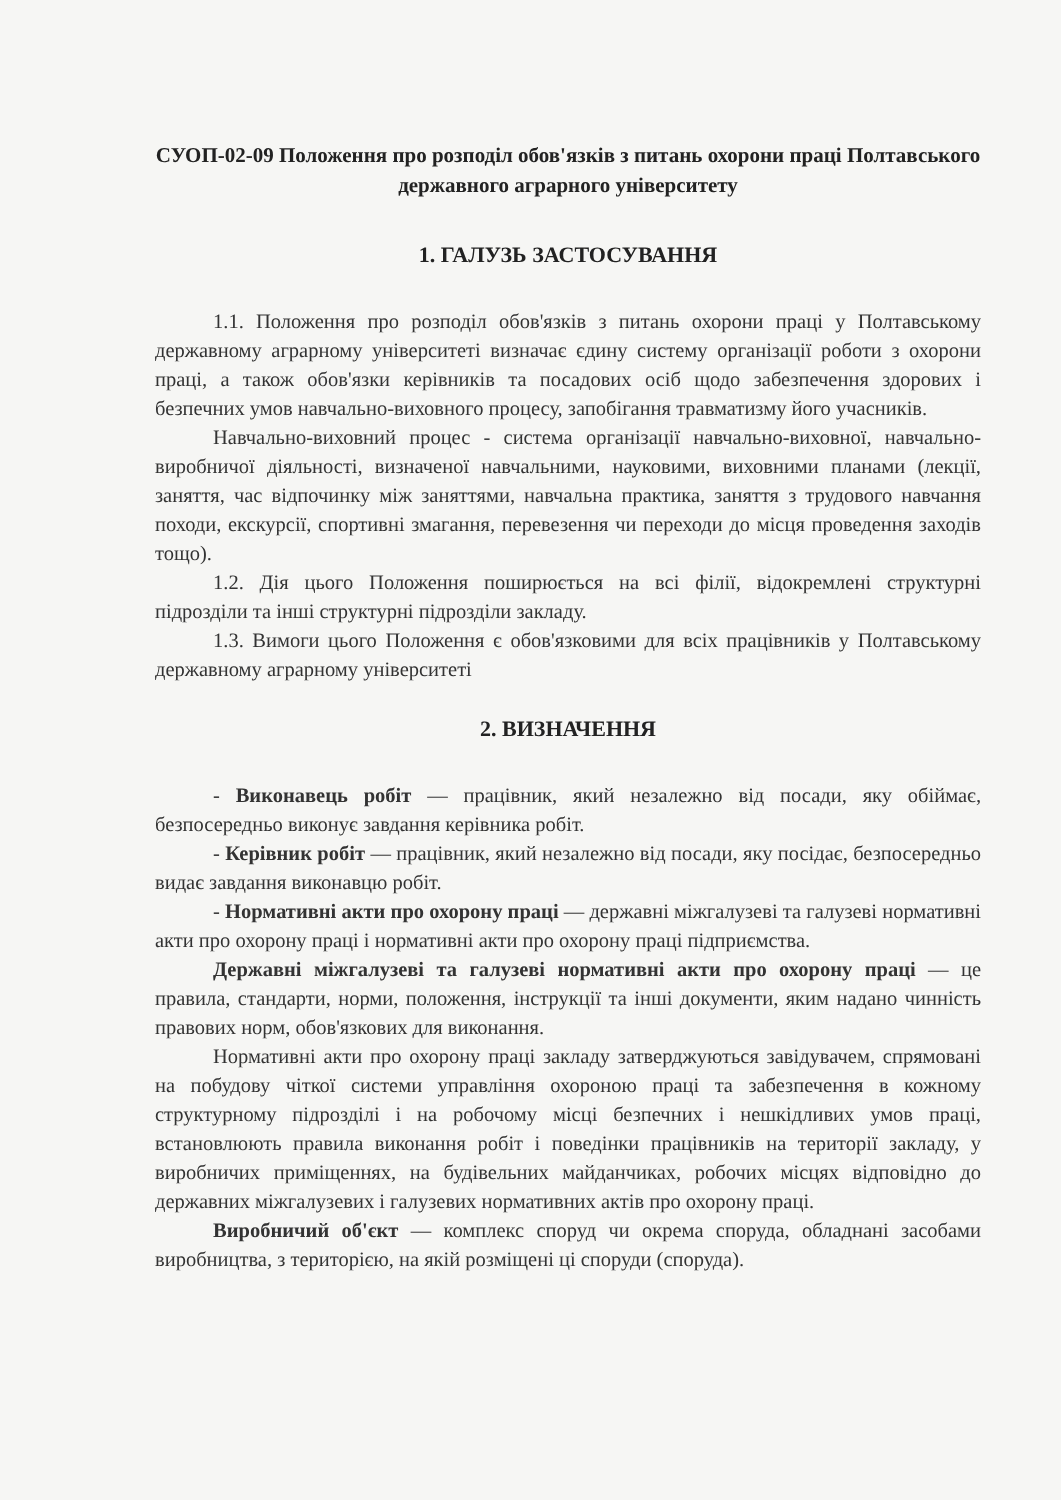СУОП-02-09 Положення про розподіл обов'язків з питань охорони праці Полтавського державного аграрного університету
1. ГАЛУЗЬ ЗАСТОСУВАННЯ
1.1. Положення про розподіл обов'язків з питань охорони праці у Полтавському державному аграрному університеті визначає єдину систему організації роботи з охорони праці, а також обов'язки керівників та посадових осіб щодо забезпечення здорових і безпечних умов навчально-виховного процесу, запобігання травматизму його учасників.
Навчально-виховний процес - система організації навчально-виховної, навчально-виробничої діяльності, визначеної навчальними, науковими, виховними планами (лекції, заняття, час відпочинку між заняттями, навчальна практика, заняття з трудового навчання походи, екскурсії, спортивні змагання, перевезення чи переходи до місця проведення заходів тощо).
1.2. Дія цього Положення поширюється на всі філії, відокремлені структурні підрозділи та інші структурні підрозділи закладу.
1.3. Вимоги цього Положення є обов'язковими для всіх працівників у Полтавському державному аграрному університеті
2. ВИЗНАЧЕННЯ
- Виконавець робіт — працівник, який незалежно від посади, яку обіймає, безпосередньо виконує завдання керівника робіт.
- Керівник робіт — працівник, який незалежно від посади, яку посідає, безпосередньо видає завдання виконавцю робіт.
- Нормативні акти про охорону праці — державні міжгалузеві та галузеві нормативні акти про охорону праці і нормативні акти про охорону праці підприємства.
Державні міжгалузеві та галузеві нормативні акти про охорону праці — це правила, стандарти, норми, положення, інструкції та інші документи, яким надано чинність правових норм, обов'язкових для виконання.
Нормативні акти про охорону праці закладу затверджуються завідувачем, спрямовані на побудову чіткої системи управління охороною праці та забезпечення в кожному структурному підрозділі і на робочому місці безпечних і нешкідливих умов праці, встановлюють правила виконання робіт і поведінки працівників на території закладу, у виробничих приміщеннях, на будівельних майданчиках, робочих місцях відповідно до державних міжгалузевих і галузевих нормативних актів про охорону праці.
Виробничий об'єкт — комплекс споруд чи окрема споруда, обладнані засобами виробництва, з територією, на якій розміщені ці споруди (споруда).